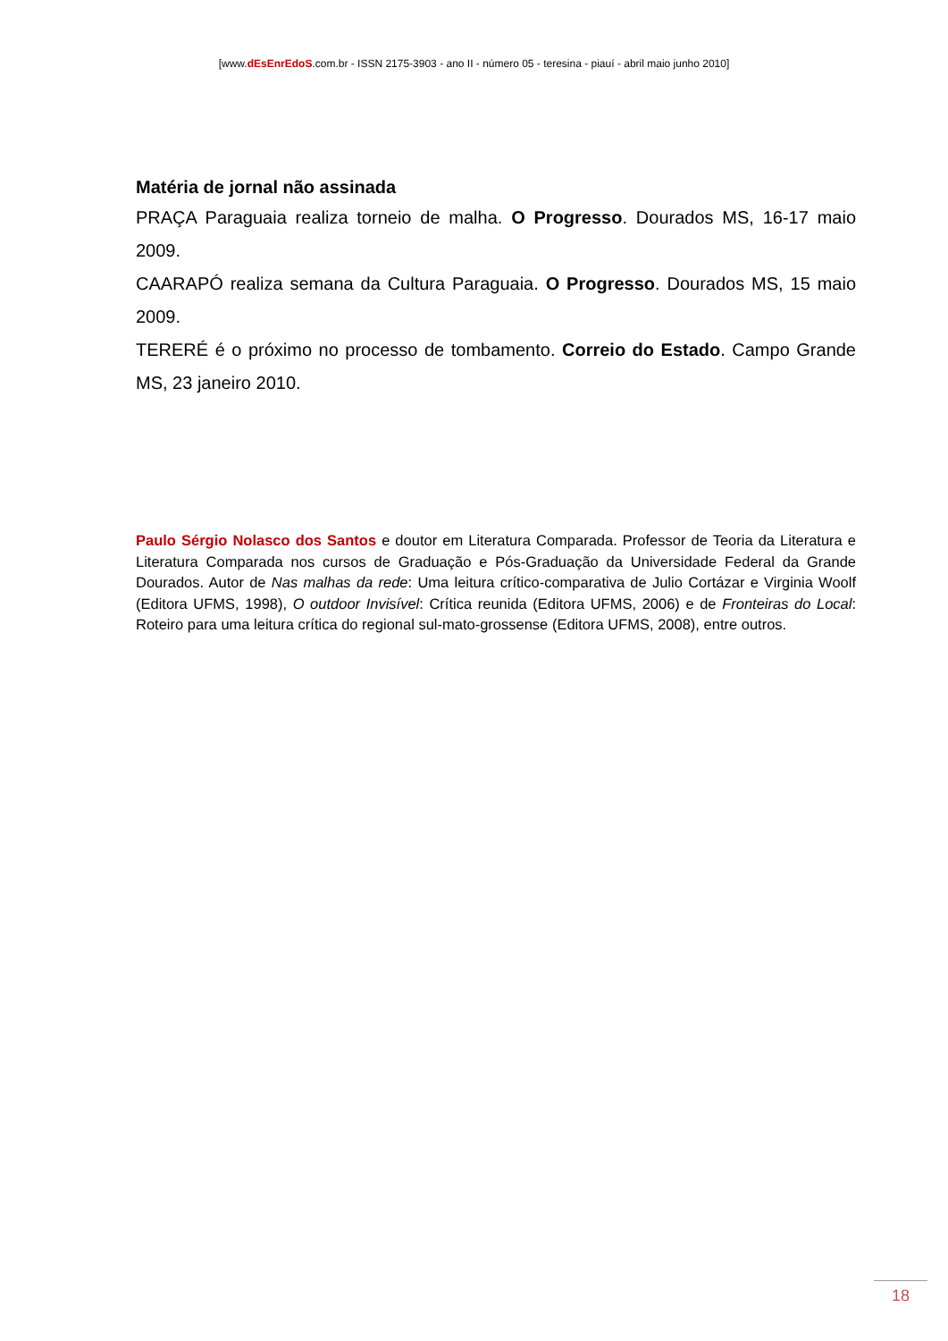[www.dEsEnrEdoS.com.br - ISSN 2175-3903 - ano II - número 05 - teresina - piauí - abril maio junho 2010]
Matéria de jornal não assinada
PRAÇA Paraguaia realiza torneio de malha. O Progresso. Dourados MS, 16-17 maio 2009.
CAARAPÓ realiza semana da Cultura Paraguaia. O Progresso. Dourados MS, 15 maio 2009.
TERERÉ é o próximo no processo de tombamento. Correio do Estado. Campo Grande MS, 23 janeiro 2010.
Paulo Sérgio Nolasco dos Santos e doutor em Literatura Comparada. Professor de Teoria da Literatura e Literatura Comparada nos cursos de Graduação e Pós-Graduação da Universidade Federal da Grande Dourados. Autor de Nas malhas da rede: Uma leitura crítico-comparativa de Julio Cortázar e Virginia Woolf (Editora UFMS, 1998), O outdoor Invisível: Crítica reunida (Editora UFMS, 2006) e de Fronteiras do Local: Roteiro para uma leitura crítica do regional sul-mato-grossense (Editora UFMS, 2008), entre outros.
18